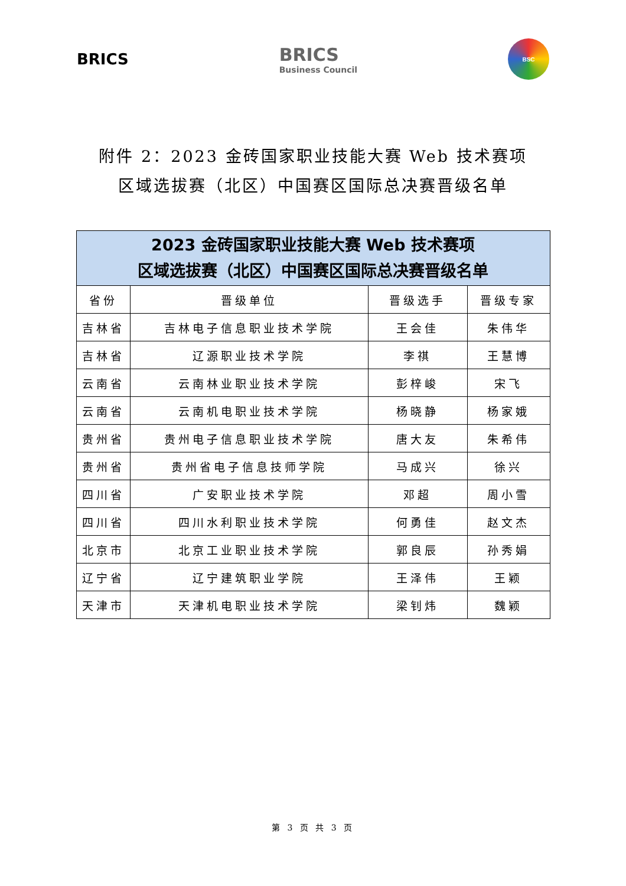BRICS
BRICS
Business Council
BSC
附件 2：2023 金砖国家职业技能大赛 Web 技术赛项
区域选拔赛（北区）中国赛区国际总决赛晋级名单
| 2023 金砖国家职业技能大赛 Web 技术赛项 区域选拔赛（北区）中国赛区国际总决赛晋级名单 | | | |
| --- | --- | --- | --- |
| 省份 | 晋级单位 | 晋级选手 | 晋级专家 |
| 吉林省 | 吉林电子信息职业技术学院 | 王会佳 | 朱伟华 |
| 吉林省 | 辽源职业技术学院 | 李祺 | 王慧博 |
| 云南省 | 云南林业职业技术学院 | 彭梓峻 | 宋飞 |
| 云南省 | 云南机电职业技术学院 | 杨晓静 | 杨家娥 |
| 贵州省 | 贵州电子信息职业技术学院 | 唐大友 | 朱希伟 |
| 贵州省 | 贵州省电子信息技师学院 | 马成兴 | 徐兴 |
| 四川省 | 广安职业技术学院 | 邓超 | 周小雪 |
| 四川省 | 四川水利职业技术学院 | 何勇佳 | 赵文杰 |
| 北京市 | 北京工业职业技术学院 | 郭良辰 | 孙秀娟 |
| 辽宁省 | 辽宁建筑职业学院 | 王泽伟 | 王颖 |
| 天津市 | 天津机电职业技术学院 | 梁钊炜 | 魏颖 |
第 3 页 共 3 页